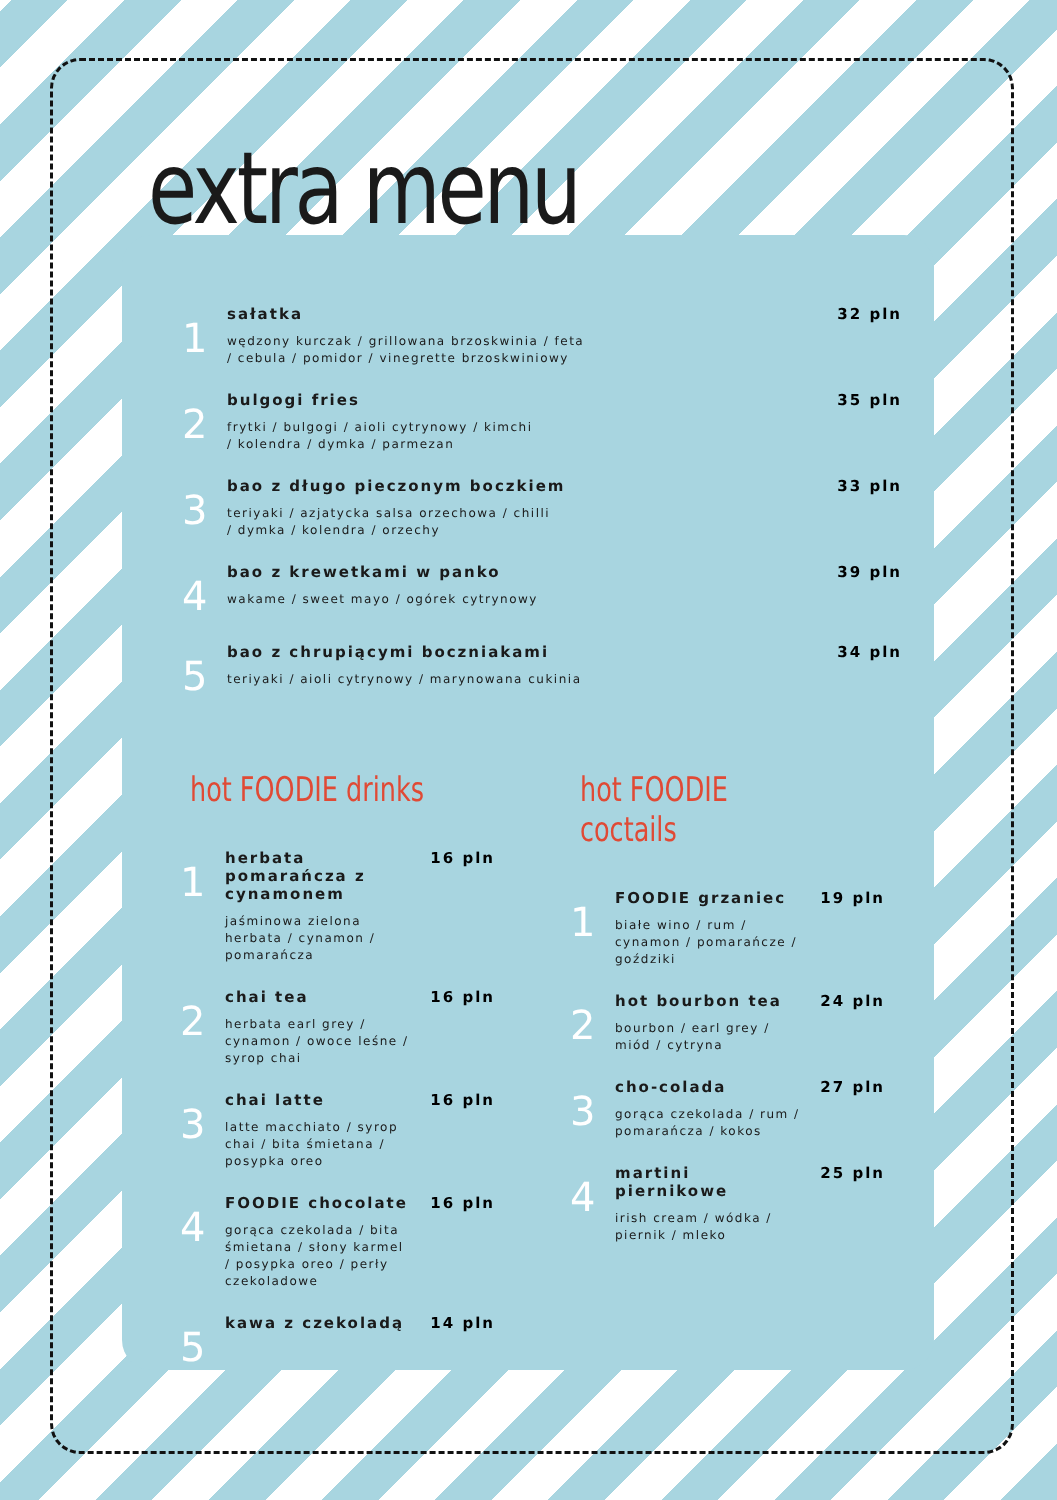extra menu
1
sałatka
wędzony kurczak / grillowana brzoskwinia / feta
/ cebula / pomidor / vinegrette brzoskwiniowy
32 pln
2
bulgogi fries
frytki / bulgogi / aioli cytrynowy / kimchi
/ kolendra / dymka / parmezan
35 pln
3
bao z długo pieczonym boczkiem
teriyaki / azjatycka salsa orzechowa / chilli
/ dymka / kolendra / orzechy
33 pln
4
bao z krewetkami w panko
wakame / sweet mayo / ogórek cytrynowy
39 pln
5
bao z chrupiącymi boczniakami
teriyaki / aioli cytrynowy / marynowana cukinia
34 pln
hot FOODIE drinks
1
herbata pomarańcza z cynamonem
jaśminowa zielona herbata / cynamon / pomarańcza
16 pln
2
chai tea
herbata earl grey / cynamon / owoce leśne / syrop chai
16 pln
3
chai latte
latte macchiato / syrop chai / bita śmietana / posypka oreo
16 pln
4
FOODIE chocolate
gorąca czekolada / bita śmietana / słony karmel / posypka oreo / perły czekoladowe
16 pln
5
kawa z czekoladą 14 pln
hot FOODIE coctails
1
FOODIE grzaniec
białe wino / rum / cynamon / pomarańcze / goździki
19 pln
2
hot bourbon tea
bourbon / earl grey / miód / cytryna
24 pln
3
cho-colada
gorąca czekolada / rum / pomarańcza / kokos
27 pln
4
martini piernikowe
irish cream / wódka / piernik / mleko
25 pln